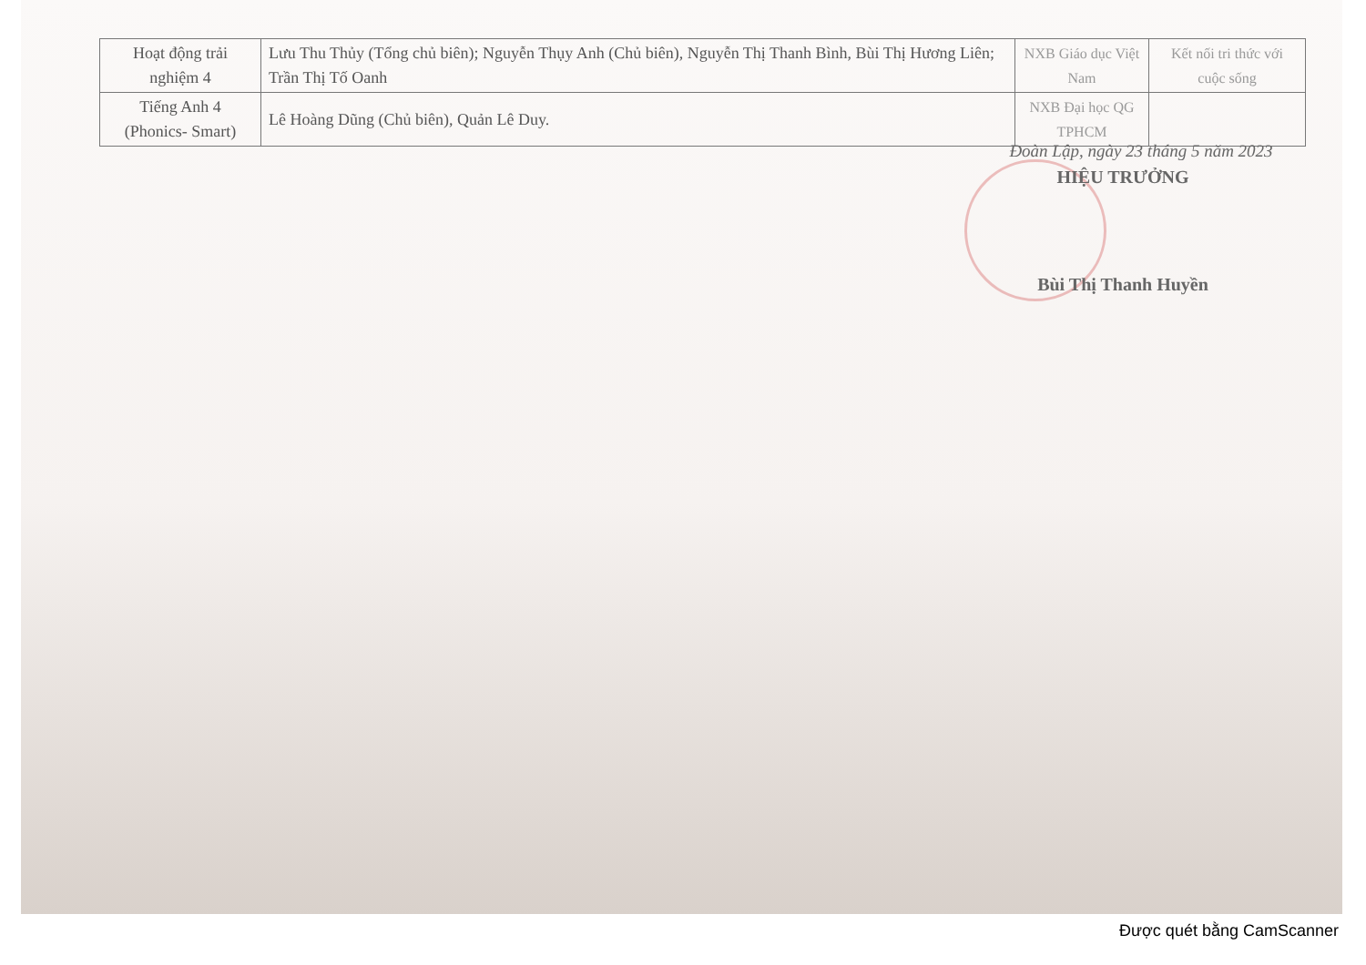| Hoạt động trải nghiệm 4 | Lưu Thu Thủy (Tổng chủ biên); Nguyễn Thụy Anh (Chủ biên), Nguyễn Thị Thanh Bình, Bùi Thị Hương Liên; Trần Thị Tố Oanh | NXB Giáo dục Việt Nam | Kết nối tri thức với cuộc sống |
| Tiếng Anh 4 (Phonics- Smart) | Lê Hoàng Dũng (Chủ biên), Quản Lê Duy. | NXB Đại học QG TPHCM | |
Đoàn Lập, ngày 23 tháng 5 năm 2023
HIỆU TRƯỞNG
Bùi Thị Thanh Huyền
Được quét bằng CamScanner